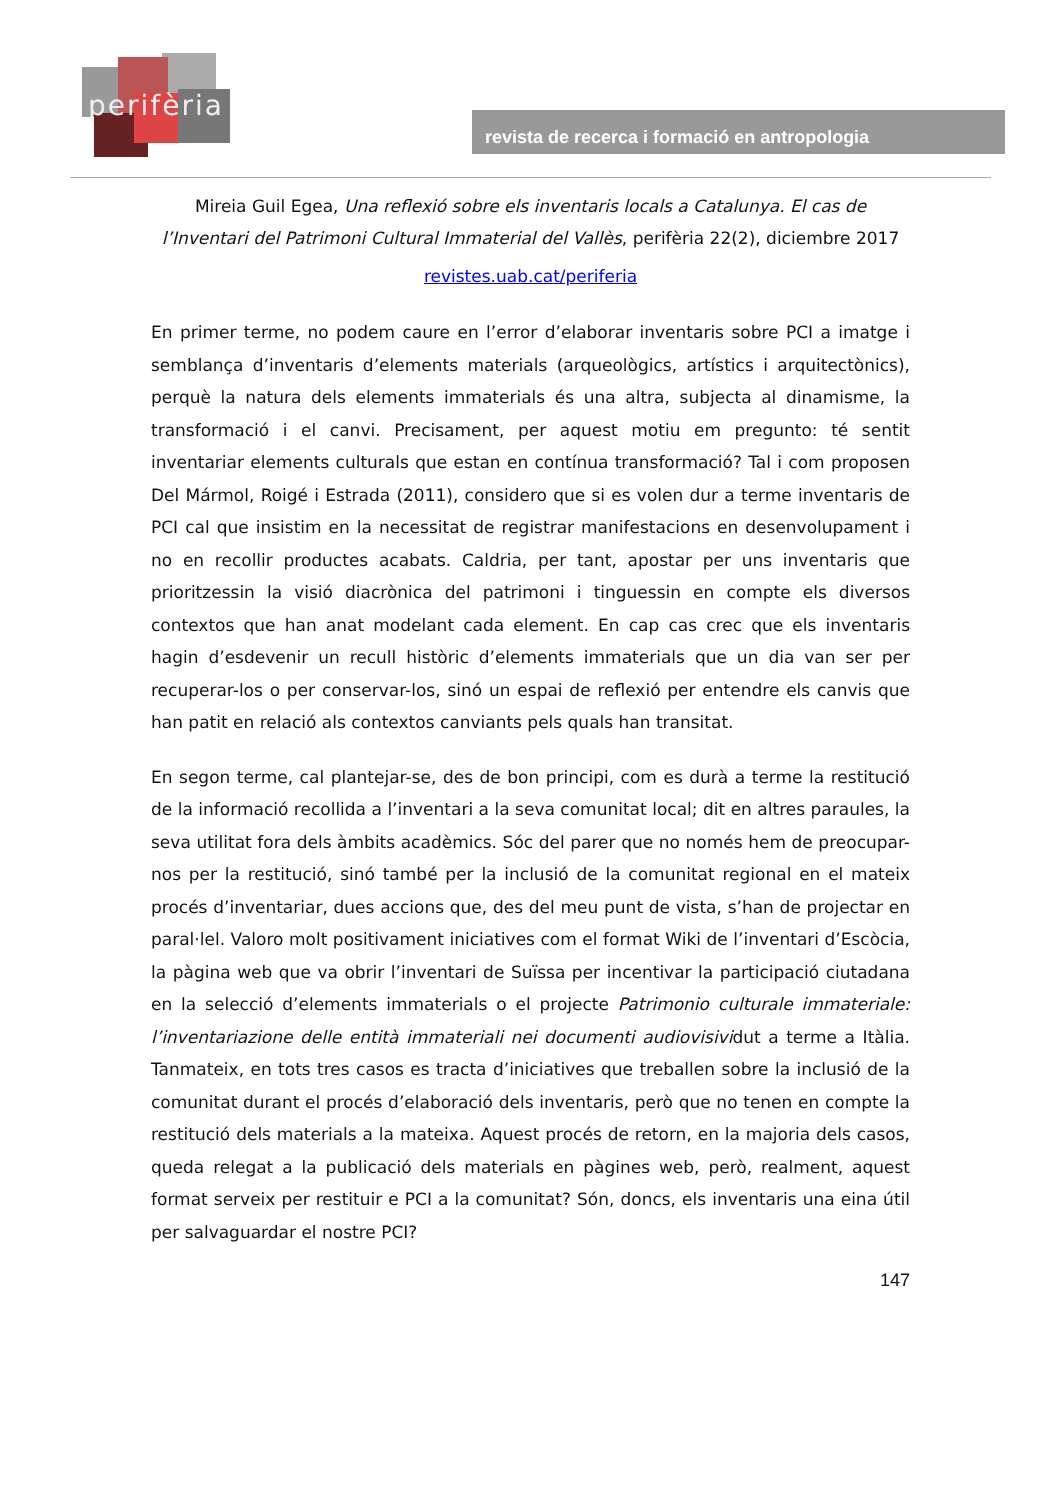perifèria
revista de recerca i formació en antropologia
Mireia Guil Egea, Una reflexió sobre els inventaris locals a Catalunya. El cas de l’Inventari del Patrimoni Cultural Immaterial del Vallès, perifèria 22(2), diciembre 2017
revistes.uab.cat/periferia
En primer terme, no podem caure en l’error d’elaborar inventaris sobre PCI a imatge i semblança d’inventaris d’elements materials (arqueològics, artístics i arquitectònics), perquè la natura dels elements immaterials és una altra, subjecta al dinamisme, la transformació i el canvi. Precisament, per aquest motiu em pregunto: té sentit inventariar elements culturals que estan en contínua transformació? Tal i com proposen Del Mármol, Roigé i Estrada (2011), considero que si es volen dur a terme inventaris de PCI cal que insistim en la necessitat de registrar manifestacions en desenvolupament i no en recollir productes acabats. Caldria, per tant, apostar per uns inventaris que prioritzessin la visió diacrònica del patrimoni i tinguessin en compte els diversos contextos que han anat modelant cada element. En cap cas crec que els inventaris hagin d’esdevenir un recull històric d’elements immaterials que un dia van ser per recuperar-los o per conservar-los, sinó un espai de reflexió per entendre els canvis que han patit en relació als contextos canviants pels quals han transitat.
En segon terme, cal plantejar-se, des de bon principi, com es durà a terme la restitució de la informació recollida a l’inventari a la seva comunitat local; dit en altres paraules, la seva utilitat fora dels àmbits acadèmics. Sóc del parer que no només hem de preocupar-nos per la restitució, sinó també per la inclusió de la comunitat regional en el mateix procés d’inventariar, dues accions que, des del meu punt de vista, s’han de projectar en paral·lel. Valoro molt positivament iniciatives com el format Wiki de l’inventari d’Escòcia, la pàgina web que va obrir l’inventari de Suïssa per incentivar la participació ciutadana en la selecció d’elements immaterials o el projecte Patrimonio culturale immateriale: l’inventariazione delle entità immateriali nei documenti audiovisividut a terme a Itàlia. Tanmateix, en tots tres casos es tracta d’iniciatives que treballen sobre la inclusió de la comunitat durant el procés d’elaboració dels inventaris, però que no tenen en compte la restitució dels materials a la mateixa. Aquest procés de retorn, en la majoria dels casos, queda relegat a la publicació dels materials en pàgines web, però, realment, aquest format serveix per restituir e PCI a la comunitat? Són, doncs, els inventaris una eina útil per salvaguardar el nostre PCI?
147